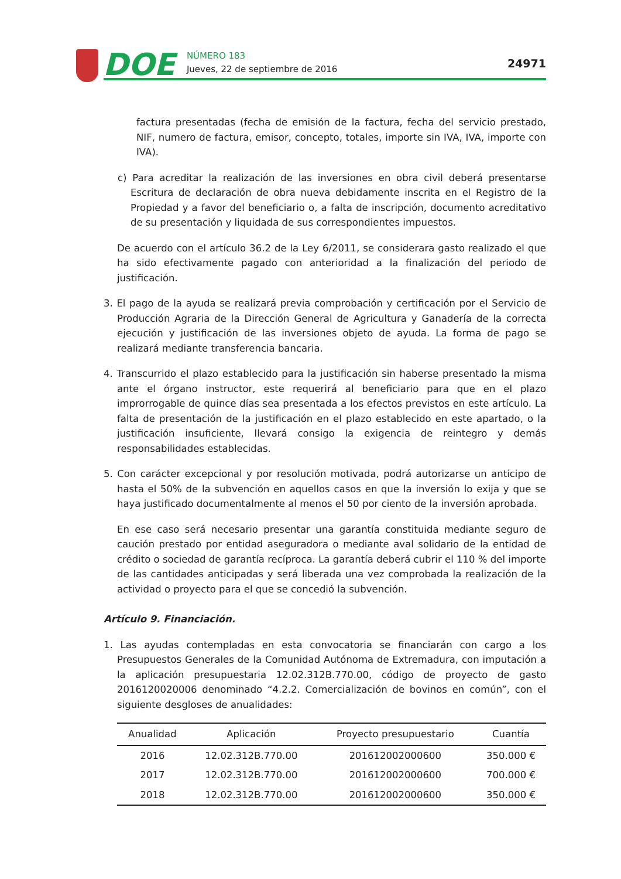DOE
NÚMERO 183
Jueves, 22 de septiembre de 2016
24971
factura presentadas (fecha de emisión de la factura, fecha del servicio prestado, NIF, numero de factura, emisor, concepto, totales, importe sin IVA, IVA, importe con IVA).
c) Para acreditar la realización de las inversiones en obra civil deberá presentarse Escritura de declaración de obra nueva debidamente inscrita en el Registro de la Propiedad y a favor del beneficiario o, a falta de inscripción, documento acreditativo de su presentación y liquidada de sus correspondientes impuestos.
De acuerdo con el artículo 36.2 de la Ley 6/2011, se considerara gasto realizado el que ha sido efectivamente pagado con anterioridad a la finalización del periodo de justificación.
3. El pago de la ayuda se realizará previa comprobación y certificación por el Servicio de Producción Agraria de la Dirección General de Agricultura y Ganadería de la correcta ejecución y justificación de las inversiones objeto de ayuda. La forma de pago se realizará mediante transferencia bancaria.
4. Transcurrido el plazo establecido para la justificación sin haberse presentado la misma ante el órgano instructor, este requerirá al beneficiario para que en el plazo improrrogable de quince días sea presentada a los efectos previstos en este artículo. La falta de presentación de la justificación en el plazo establecido en este apartado, o la justificación insuficiente, llevará consigo la exigencia de reintegro y demás responsabilidades establecidas.
5. Con carácter excepcional y por resolución motivada, podrá autorizarse un anticipo de hasta el 50% de la subvención en aquellos casos en que la inversión lo exija y que se haya justificado documentalmente al menos el 50 por ciento de la inversión aprobada.
En ese caso será necesario presentar una garantía constituida mediante seguro de caución prestado por entidad aseguradora o mediante aval solidario de la entidad de crédito o sociedad de garantía recíproca. La garantía deberá cubrir el 110 % del importe de las cantidades anticipadas y será liberada una vez comprobada la realización de la actividad o proyecto para el que se concedió la subvención.
Artículo 9. Financiación.
1. Las ayudas contempladas en esta convocatoria se financiarán con cargo a los Presupuestos Generales de la Comunidad Autónoma de Extremadura, con imputación a la aplicación presupuestaria 12.02.312B.770.00, código de proyecto de gasto 2016120020006 denominado “4.2.2. Comercialización de bovinos en común”, con el siguiente desgloses de anualidades:
| Anualidad | Aplicación | Proyecto presupuestario | Cuantía |
| --- | --- | --- | --- |
| 2016 | 12.02.312B.770.00 | 201612002000600 | 350.000 € |
| 2017 | 12.02.312B.770.00 | 201612002000600 | 700.000 € |
| 2018 | 12.02.312B.770.00 | 201612002000600 | 350.000 € |